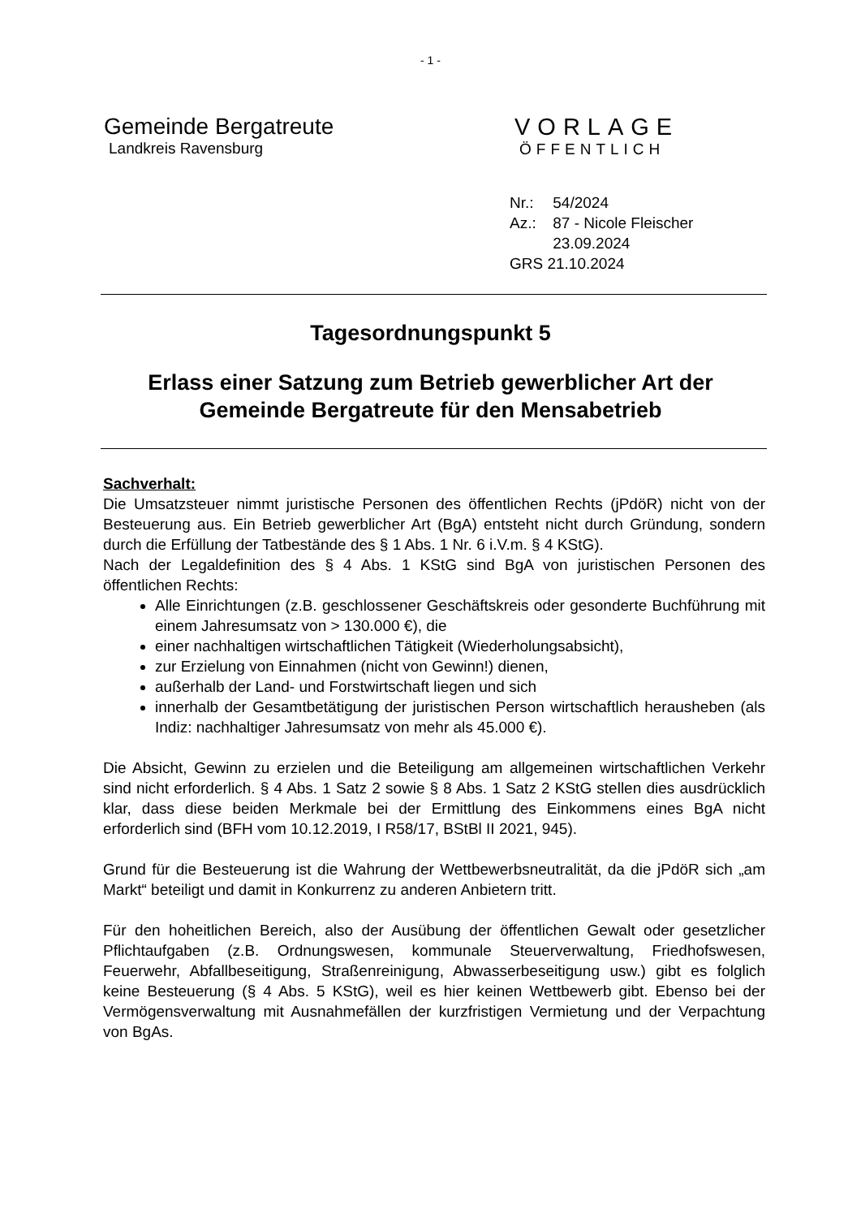- 1 -
Gemeinde Bergatreute
Landkreis Ravensburg
VORLAGE
ÖFFENTLICH
Nr.: 54/2024
Az.: 87 - Nicole Fleischer
23.09.2024
GRS 21.10.2024
Tagesordnungspunkt 5
Erlass einer Satzung zum Betrieb gewerblicher Art der
Gemeinde Bergatreute für den Mensabetrieb
Sachverhalt:
Die Umsatzsteuer nimmt juristische Personen des öffentlichen Rechts (jPdöR) nicht von der Besteuerung aus. Ein Betrieb gewerblicher Art (BgA) entsteht nicht durch Gründung, sondern durch die Erfüllung der Tatbestände des § 1 Abs. 1 Nr. 6 i.V.m. § 4 KStG).
Nach der Legaldefinition des § 4 Abs. 1 KStG sind BgA von juristischen Personen des öffentlichen Rechts:
Alle Einrichtungen (z.B. geschlossener Geschäftskreis oder gesonderte Buchführung mit einem Jahresumsatz von > 130.000 €), die
einer nachhaltigen wirtschaftlichen Tätigkeit (Wiederholungsabsicht),
zur Erzielung von Einnahmen (nicht von Gewinn!) dienen,
außerhalb der Land- und Forstwirtschaft liegen und sich
innerhalb der Gesamtbetätigung der juristischen Person wirtschaftlich herausheben (als Indiz: nachhaltiger Jahresumsatz von mehr als 45.000 €).
Die Absicht, Gewinn zu erzielen und die Beteiligung am allgemeinen wirtschaftlichen Verkehr sind nicht erforderlich. § 4 Abs. 1 Satz 2 sowie § 8 Abs. 1 Satz 2 KStG stellen dies ausdrücklich klar, dass diese beiden Merkmale bei der Ermittlung des Einkommens eines BgA nicht erforderlich sind (BFH vom 10.12.2019, I R58/17, BStBl II 2021, 945).
Grund für die Besteuerung ist die Wahrung der Wettbewerbsneutralität, da die jPdöR sich „am Markt“ beteiligt und damit in Konkurrenz zu anderen Anbietern tritt.
Für den hoheitlichen Bereich, also der Ausübung der öffentlichen Gewalt oder gesetzlicher Pflichtaufgaben (z.B. Ordnungswesen, kommunale Steuerverwaltung, Friedhofswesen, Feuerwehr, Abfallbeseitigung, Straßenreinigung, Abwasserbeseitigung usw.) gibt es folglich keine Besteuerung (§ 4 Abs. 5 KStG), weil es hier keinen Wettbewerb gibt. Ebenso bei der Vermögensverwaltung mit Ausnahmefällen der kurzfristigen Vermietung und der Verpachtung von BgAs.